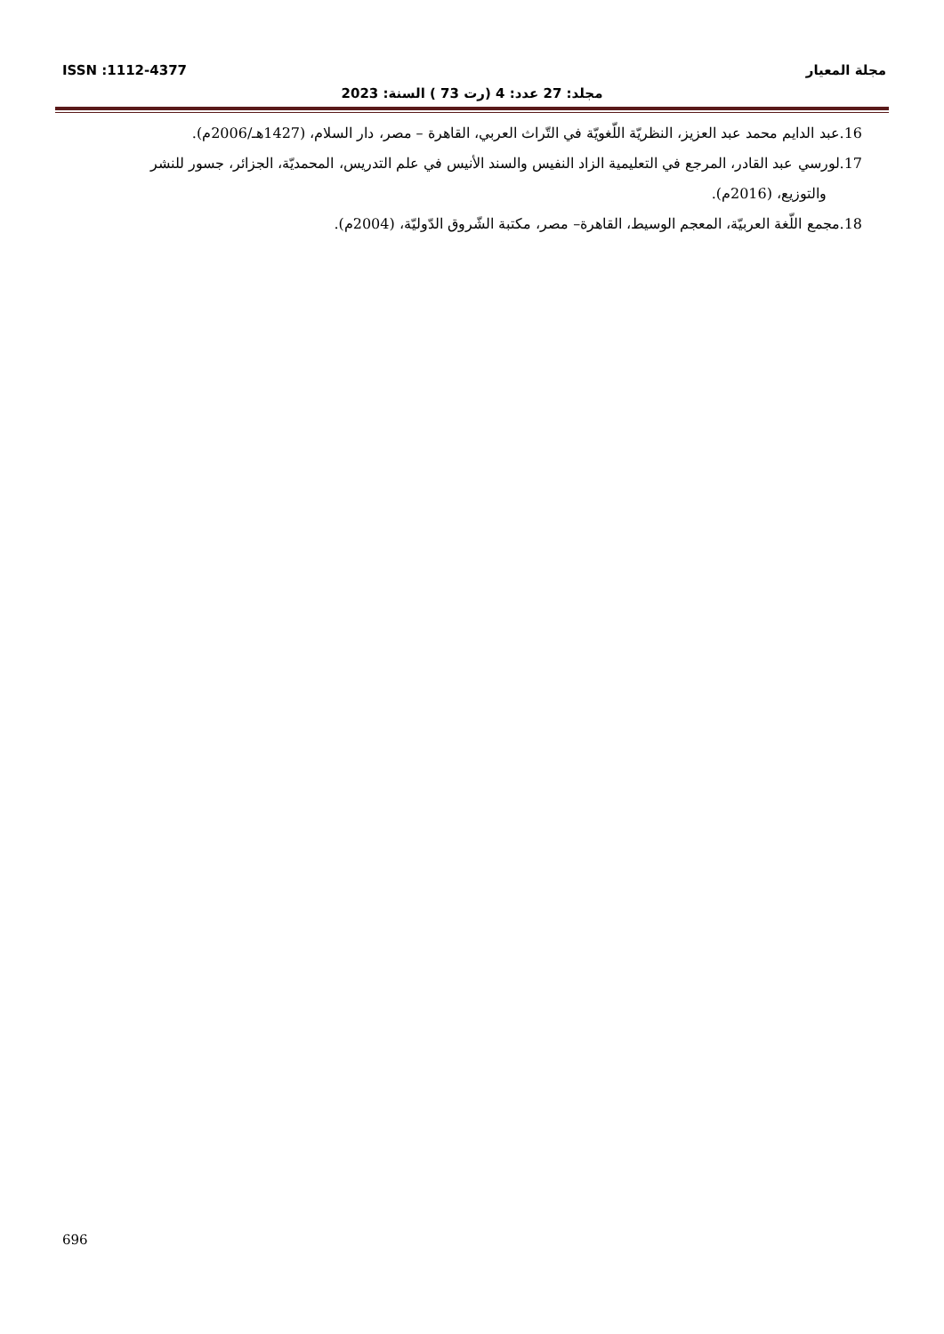ISSN :1112-4377 مجلة المعيار
مجلد: 27 عدد: 4 (رت 73 ) السنة: 2023
16.عبد الدايم محمد عبد العزيز، النظريّة اللّغويّة في التّراث العربي، القاهرة – مصر، دار السلام، (1427هـ/2006م).
17.لورسي عبد القادر، المرجع في التعليمية الزاد النفيس والسند الأنيس في علم التدريس، المحمديّة، الجزائر، جسور للنشر
والتوزيع، (2016م).
18.مجمع اللّغة العربيّة، المعجم الوسيط، القاهرة– مصر، مكتبة الشّروق الدّوليّة، (2004م).
696